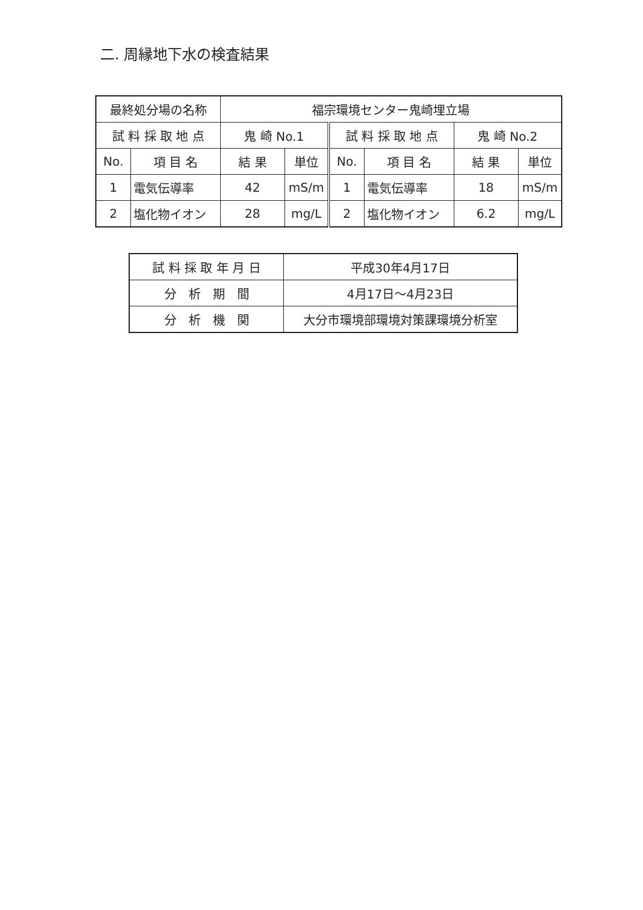二. 周縁地下水の検査結果
| 最終処分場の名称 | | 福宗環境センター鬼崎埋立場 | | | | | |
| 試 料 採 取 地 点 | | 鬼 崎 No.1 | | 試 料 採 取 地 点 | | 鬼 崎 No.2 | |
| No. | 項 目 名 | 結 果 | 単位 | No. | 項 目 名 | 結 果 | 単位 |
| 1 | 電気伝導率 | 42 | mS/m | 1 | 電気伝導率 | 18 | mS/m |
| 2 | 塩化物イオン | 28 | mg/L | 2 | 塩化物イオン | 6.2 | mg/L |
| 試 料 採 取 年 月 日 | 平成30年4月17日 |
| 分 析 期 間 | 4月17日～4月23日 |
| 分 析 機 関 | 大分市環境部環境対策課環境分析室 |